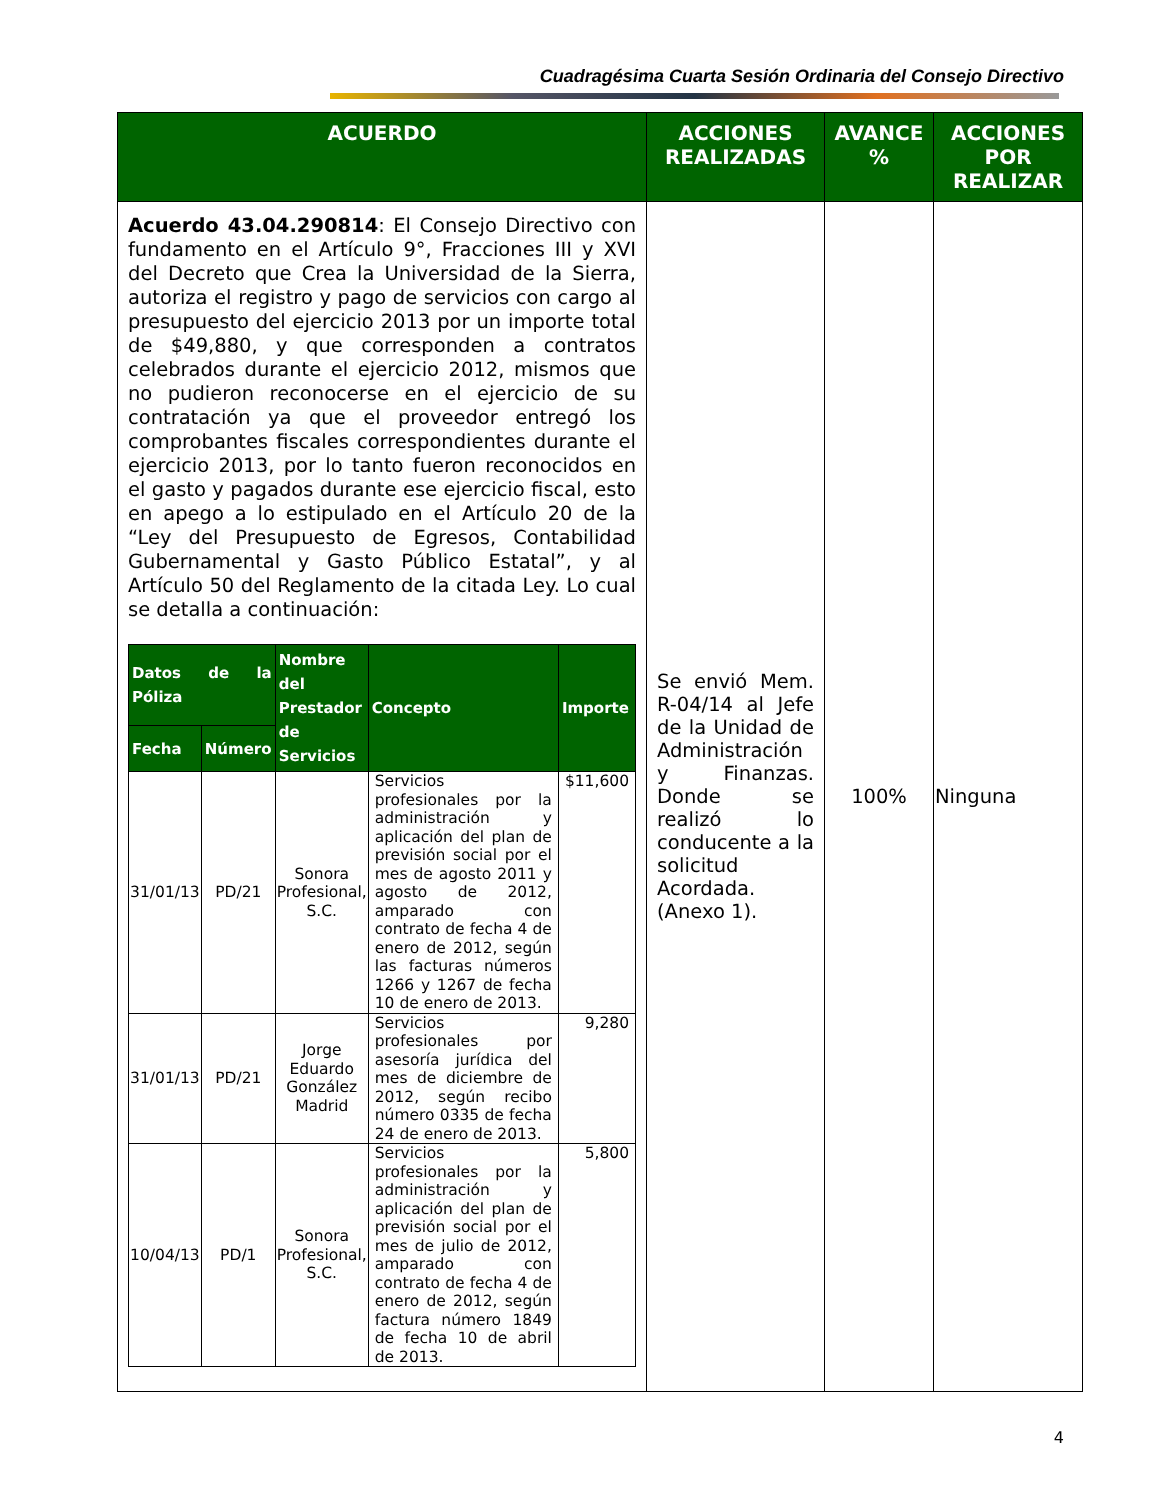Cuadragésima Cuarta Sesión Ordinaria del Consejo Directivo
| ACUERDO | ACCIONES REALIZADAS | AVANCE % | ACCIONES POR REALIZAR |
| --- | --- | --- | --- |
| Acuerdo 43.04.290814 : El Consejo Directivo con fundamento en el Artículo 9°, Fracciones III y XVI del Decreto que Crea la Universidad de la Sierra, autoriza el registro y pago de servicios con cargo al presupuesto del ejercicio 2013 por un importe total de $49,880, y que corresponden a contratos celebrados durante el ejercicio 2012, mismos que no pudieron reconocerse en el ejercicio de su contratación ya que el proveedor entregó los comprobantes fiscales correspondientes durante el ejercicio 2013, por lo tanto fueron reconocidos en el gasto y pagados durante ese ejercicio fiscal, esto en apego a lo estipulado en el Artículo 20 de la “Ley del Presupuesto de Egresos, Contabilidad Gubernamental y Gasto Público Estatal”, y al Artículo 50 del Reglamento de la citada Ley. Lo cual se detalla a continuación: / Datos de la Póliza / / Nombre del Prestador de Servicios / Concepto / Importe / / --- / --- / --- / --- / --- / / Fecha / Número / / / / / 31/01/13 / PD/21 / Sonora Profesional, S.C. / Servicios profesionales por la administración y aplicación del plan de previsión social por el mes de agosto 2011 y agosto de 2012, amparado con contrato de fecha 4 de enero de 2012, según las facturas números 1266 y 1267 de fecha 10 de enero de 2013. / $11,600 / / 31/01/13 / PD/21 / Jorge Eduardo González Madrid / Servicios profesionales por asesoría jurídica del mes de diciembre de 2012, según recibo número 0335 de fecha 24 de enero de 2013. / 9,280 / / 10/04/13 / PD/1 / Sonora Profesional, S.C. / Servicios profesionales por la administración y aplicación del plan de previsión social por el mes de julio de 2012, amparado con contrato de fecha 4 de enero de 2012, según factura número 1849 de fecha 10 de abril de 2013. / 5,800 / | Se envió Mem. R-04/14 al Jefe de la Unidad de Administración y Finanzas. Donde se realizó lo conducente a la solicitud Acordada. (Anexo 1). | 100% | Ninguna |
4